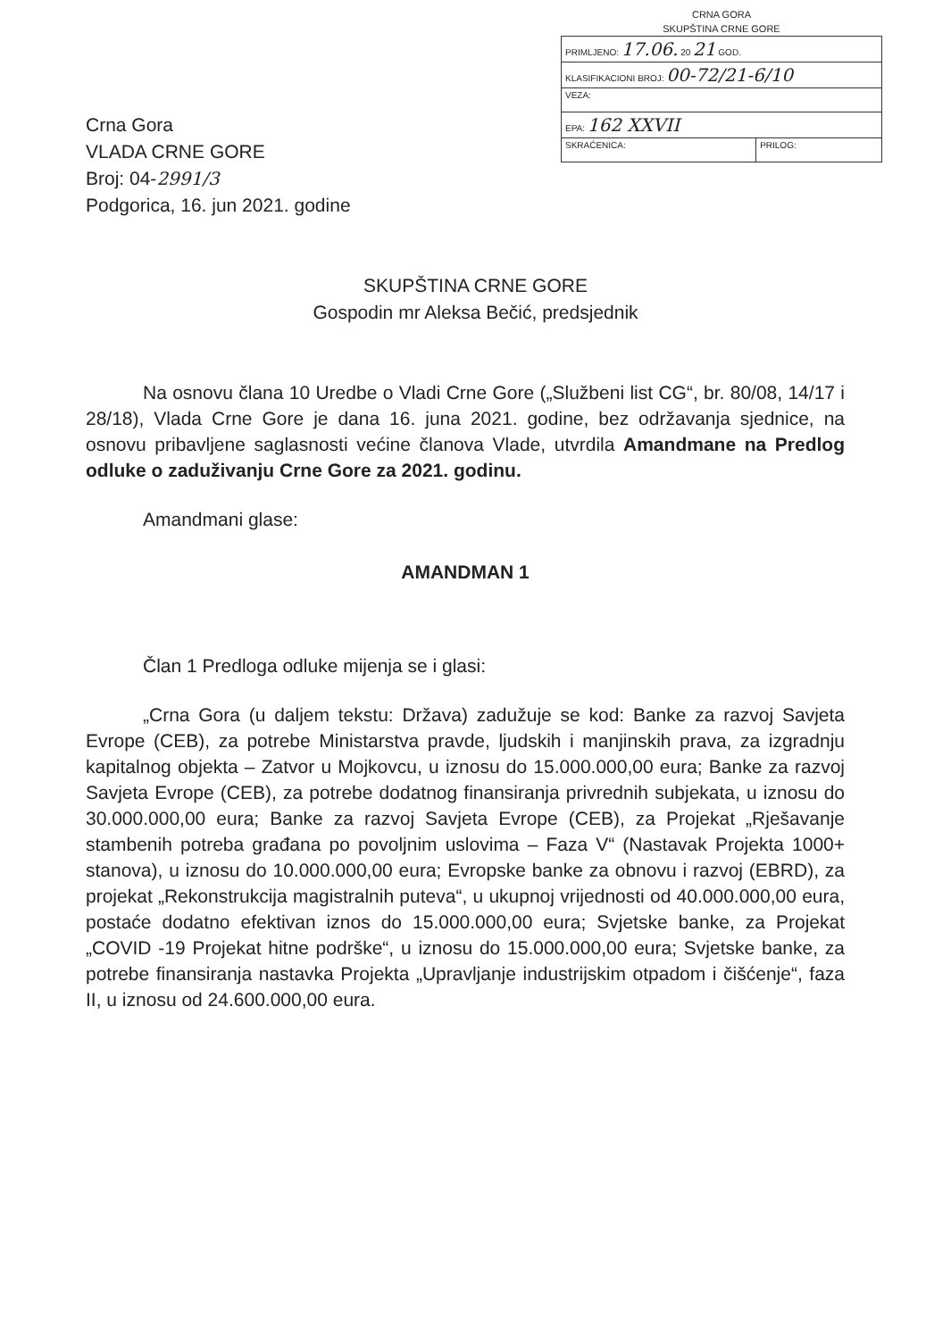CRNA GORA
SKUPŠTINA CRNE GORE
| PRIMLJENO: 17.06. 20 21 GOD. | |
| KLASIFIKACIONI BROJ: 00-72/21-6/10 | |
| VEZA: | |
| EPA: 162 XXVII | |
| SKRAĆENICA: | PRILOG: |
Crna Gora
VLADA CRNE GORE
Broj: 04-2991/3
Podgorica, 16. jun 2021. godine
SKUPŠTINA CRNE GORE
Gospodin mr Aleksa Bečić, predsjednik
Na osnovu člana 10 Uredbe o Vladi Crne Gore („Službeni list CG“, br. 80/08, 14/17 i 28/18), Vlada Crne Gore je dana 16. juna 2021. godine, bez održavanja sjednice, na osnovu pribavljene saglasnosti većine članova Vlade, utvrdila Amandmane na Predlog odluke o zaduživanju Crne Gore za 2021. godinu.
Amandmani glase:
AMANDMAN 1
Član 1 Predloga odluke mijenja se i glasi:
„Crna Gora (u daljem tekstu: Država) zadužuje se kod: Banke za razvoj Savjeta Evrope (CEB), za potrebe Ministarstva pravde, ljudskih i manjinskih prava, za izgradnju kapitalnog objekta – Zatvor u Mojkovcu, u iznosu do 15.000.000,00 eura; Banke za razvoj Savjeta Evrope (CEB), za potrebe dodatnog finansiranja privrednih subjekata, u iznosu do 30.000.000,00 eura; Banke za razvoj Savjeta Evrope (CEB), za Projekat „Rješavanje stambenih potreba građana po povoljnim uslovima – Faza V“ (Nastavak Projekta 1000+ stanova), u iznosu do 10.000.000,00 eura; Evropske banke za obnovu i razvoj (EBRD), za projekat „Rekonstrukcija magistralnih puteva“, u ukupnoj vrijednosti od 40.000.000,00 eura, postaće dodatno efektivan iznos do 15.000.000,00 eura; Svjetske banke, za Projekat „COVID -19 Projekat hitne podrške“, u iznosu do 15.000.000,00 eura; Svjetske banke, za potrebe finansiranja nastavka Projekta „Upravljanje industrijskim otpadom i čišćenje“, faza II, u iznosu od 24.600.000,00 eura.